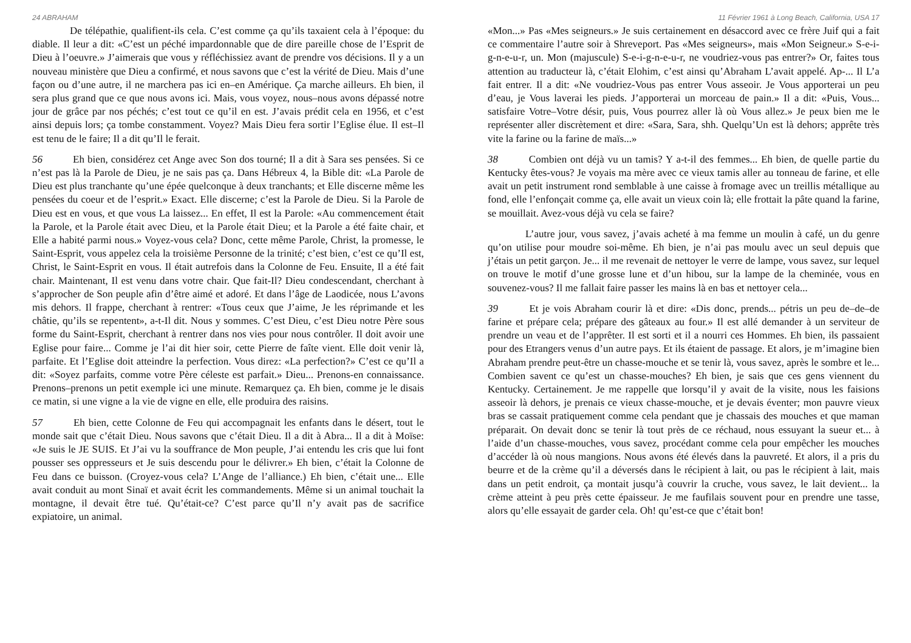24 ABRAHAM
De télépathie, qualifient-ils cela. C’est comme ça qu’ils taxaient cela à l’époque: du diable. Il leur a dit: «C’est un péché impardonnable que de dire pareille chose de l’Esprit de Dieu à l’oeuvre.» J’aimerais que vous y réfléchissiez avant de prendre vos décisions. Il y a un nouveau ministère que Dieu a confirmé, et nous savons que c’est la vérité de Dieu. Mais d’une façon ou d’une autre, il ne marchera pas ici en–en Amérique. Ça marche ailleurs. Eh bien, il sera plus grand que ce que nous avons ici. Mais, vous voyez, nous–nous avons dépassé notre jour de grâce par nos péchés; c’est tout ce qu’il en est. J’avais prédit cela en 1956, et c’est ainsi depuis lors; ça tombe constamment. Voyez? Mais Dieu fera sortir l’Eglise élue. Il est–Il est tenu de le faire; Il a dit qu’Il le ferait.
56 Eh bien, considérez cet Ange avec Son dos tourné; Il a dit à Sara ses pensées. Si ce n’est pas là la Parole de Dieu, je ne sais pas ça. Dans Hébreux 4, la Bible dit: «La Parole de Dieu est plus tranchante qu’une épée quelconque à deux tranchants; et Elle discerne même les pensées du coeur et de l’esprit.» Exact. Elle discerne; c’est la Parole de Dieu. Si la Parole de Dieu est en vous, et que vous La laissez... En effet, Il est la Parole: «Au commencement était la Parole, et la Parole était avec Dieu, et la Parole était Dieu; et la Parole a été faite chair, et Elle a habité parmi nous.» Voyez-vous cela? Donc, cette même Parole, Christ, la promesse, le Saint-Esprit, vous appelez cela la troisième Personne de la trinité; c’est bien, c’est ce qu’Il est, Christ, le Saint-Esprit en vous. Il était autrefois dans la Colonne de Feu. Ensuite, Il a été fait chair. Maintenant, Il est venu dans votre chair. Que fait-Il? Dieu condescendant, cherchant à s’approcher de Son peuple afin d’être aimé et adoré. Et dans l’âge de Laodicée, nous L’avons mis dehors. Il frappe, cherchant à rentrer: «Tous ceux que J’aime, Je les réprimande et les châtie, qu’ils se repentent», a-t-Il dit. Nous y sommes. C’est Dieu, c’est Dieu notre Père sous forme du Saint-Esprit, cherchant à rentrer dans nos vies pour nous contrôler. Il doit avoir une Eglise pour faire... Comme je l’ai dit hier soir, cette Pierre de faîte vient. Elle doit venir là, parfaite. Et l’Eglise doit atteindre la perfection. Vous direz: «La perfection?» C’est ce qu’Il a dit: «Soyez parfaits, comme votre Père céleste est parfait.» Dieu... Prenons-en connaissance. Prenons–prenons un petit exemple ici une minute. Remarquez ça. Eh bien, comme je le disais ce matin, si une vigne a la vie de vigne en elle, elle produira des raisins.
57 Eh bien, cette Colonne de Feu qui accompagnait les enfants dans le désert, tout le monde sait que c’était Dieu. Nous savons que c’était Dieu. Il a dit à Abra... Il a dit à Moïse: «Je suis le JE SUIS. Et J’ai vu la souffrance de Mon peuple, J’ai entendu les cris que lui font pousser ses oppresseurs et Je suis descendu pour le délivrer.» Eh bien, c’était la Colonne de Feu dans ce buisson. (Croyez-vous cela? L’Ange de l’alliance.) Eh bien, c’était une... Elle avait conduit au mont Sinaï et avait écrit les commandements. Même si un animal touchait la montagne, il devait être tué. Qu’était-ce? C’est parce qu’Il n’y avait pas de sacrifice expiatoire, un animal.
11 Février 1961 à Long Beach, California, USA 17
«Mon...» Pas «Mes seigneurs.» Je suis certainement en désaccord avec ce frère Juif qui a fait ce commentaire l’autre soir à Shreveport. Pas «Mes seigneurs», mais «Mon Seigneur.» S-e-i-g-n-e-u-r, un. Mon (majuscule) S-e-i-g-n-e-u-r, ne voudriez-vous pas entrer?» Or, faites tous attention au traducteur là, c’était Elohim, c’est ainsi qu’Abraham L’avait appelé. Ap-... Il L’a fait entrer. Il a dit: «Ne voudriez-Vous pas entrer Vous asseoir. Je Vous apporterai un peu d’eau, je Vous laverai les pieds. J’apporterai un morceau de pain.» Il a dit: «Puis, Vous... satisfaire Votre–Votre désir, puis, Vous pourrez aller là où Vous allez.» Je peux bien me le représenter aller discrètement et dire: «Sara, Sara, shh. Quelqu’Un est là dehors; apprête très vite la farine ou la farine de maïs...»
38 Combien ont déjà vu un tamis? Y a-t-il des femmes... Eh bien, de quelle partie du Kentucky êtes-vous? Je voyais ma mère avec ce vieux tamis aller au tonneau de farine, et elle avait un petit instrument rond semblable à une caisse à fromage avec un treillis métallique au fond, elle l’enfonçait comme ça, elle avait un vieux coin là; elle frottait la pâte quand la farine, se mouillait. Avez-vous déjà vu cela se faire?
L’autre jour, vous savez, j’avais acheté à ma femme un moulin à café, un du genre qu’on utilise pour moudre soi-même. Eh bien, je n’ai pas moulu avec un seul depuis que j’étais un petit garçon. Je... il me revenait de nettoyer le verre de lampe, vous savez, sur lequel on trouve le motif d’une grosse lune et d’un hibou, sur la lampe de la cheminée, vous en souvenez-vous? Il me fallait faire passer les mains là en bas et nettoyer cela...
39 Et je vois Abraham courir là et dire: «Dis donc, prends... pétris un peu de–de–de farine et prépare cela; prépare des gâteaux au four.» Il est allé demander à un serviteur de prendre un veau et de l’apprêter. Il est sorti et il a nourri ces Hommes. Eh bien, ils passaient pour des Etrangers venus d’un autre pays. Et ils étaient de passage. Et alors, je m’imagine bien Abraham prendre peut-être un chasse-mouche et se tenir là, vous savez, après le sombre et le... Combien savent ce qu’est un chasse-mouches? Eh bien, je sais que ces gens viennent du Kentucky. Certainement. Je me rappelle que lorsqu’il y avait de la visite, nous les faisions asseoir là dehors, je prenais ce vieux chasse-mouche, et je devais éventer; mon pauvre vieux bras se cassait pratiquement comme cela pendant que je chassais des mouches et que maman préparait. On devait donc se tenir là tout près de ce réchaud, nous essuyant la sueur et... à l’aide d’un chasse-mouches, vous savez, procédant comme cela pour empêcher les mouches d’accéder là où nous mangions. Nous avons été élevés dans la pauvreté. Et alors, il a pris du beurre et de la crème qu’il a déversés dans le récipient à lait, ou pas le récipient à lait, mais dans un petit endroit, ça montait jusqu’à couvrir la cruche, vous savez, le lait devient... la crème atteint à peu près cette épaisseur. Je me faufilais souvent pour en prendre une tasse, alors qu’elle essayait de garder cela. Oh! qu’est-ce que c’était bon!